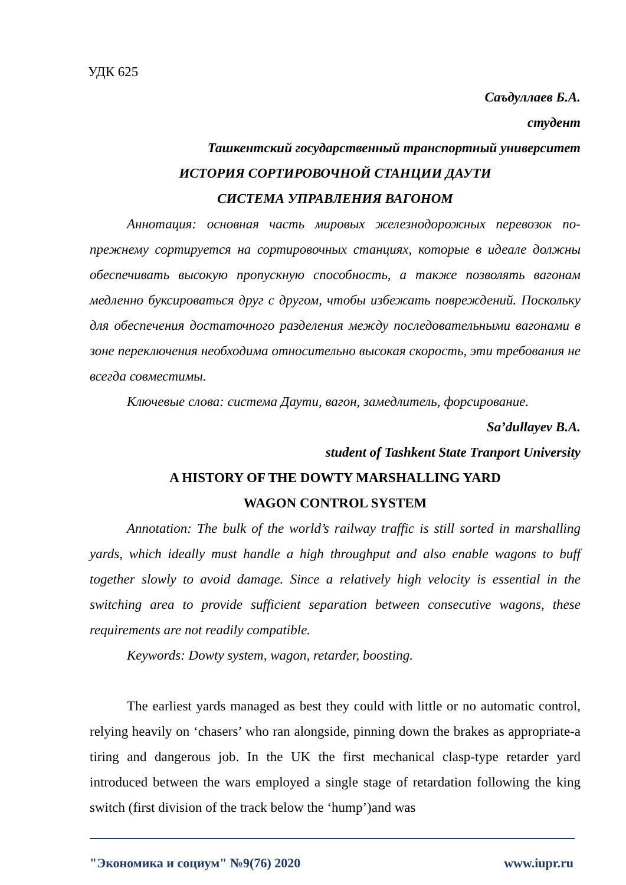УДК 625
Саъдуллаев Б.А.
студент
Ташкентский государственный транспортный университет
ИСТОРИЯ СОРТИРОВОЧНОЙ СТАНЦИИ ДАУТИ
СИСТЕМА УПРАВЛЕНИЯ ВАГОНОМ
Аннотация: основная часть мировых железнодорожных перевозок по-прежнему сортируется на сортировочных станциях, которые в идеале должны обеспечивать высокую пропускную способность, а также позволять вагонам медленно буксироваться друг с другом, чтобы избежать повреждений. Поскольку для обеспечения достаточного разделения между последовательными вагонами в зоне переключения необходима относительно высокая скорость, эти требования не всегда совместимы.
Ключевые слова: система Даути, вагон, замедлитель, форсирование.
Sa’dullayev B.A.
student of Tashkent State Tranport University
A HISTORY OF THE DOWTY MARSHALLING YARD
WAGON CONTROL SYSTEM
Annotation: The bulk of the world’s railway traffic is still sorted in marshalling yards, which ideally must handle a high throughput and also enable wagons to buff together slowly to avoid damage. Since a relatively high velocity is essential in the switching area to provide sufficient separation between consecutive wagons, these requirements are not readily compatible.
Keywords: Dowty system, wagon, retarder, boosting.
The earliest yards managed as best they could with little or no automatic control, relying heavily on ‘chasers’ who ran alongside, pinning down the brakes as appropriate-a tiring and dangerous job. In the UK the first mechanical clasp-type retarder yard introduced between the wars employed a single stage of retardation following the king switch (first division of the track below the ‘hump’)and was
"Экономика и социум" №9(76) 2020 www.iupr.ru